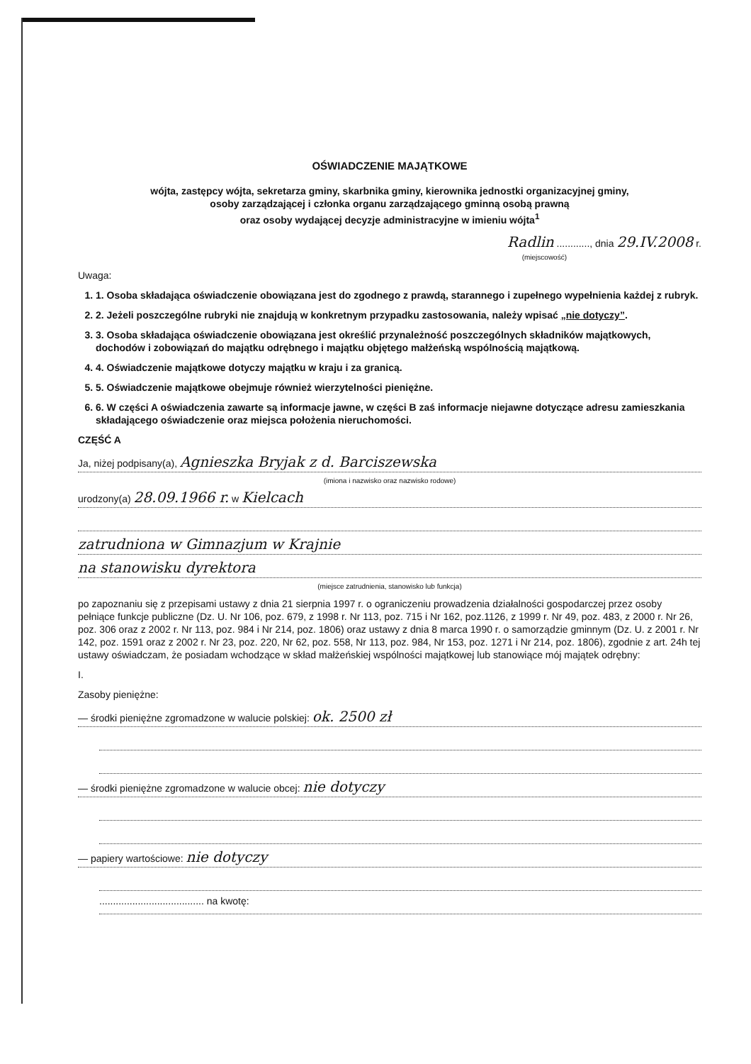OŚWIADCZENIE MAJĄTKOWE
wójta, zastępcy wójta, sekretarza gminy, skarbnika gminy, kierownika jednostki organizacyjnej gminy,
osoby zarządzającej i członka organu zarządzającego gminną osobą prawną
oraz osoby wydającej decyzje administracyjne w imieniu wójta<sup>1</sup>
Radlin ............, dnia 29.IV.2008 r.
(miejscowość)
Uwaga:
1. 1. Osoba składająca oświadczenie obowiązana jest do zgodnego z prawdą, starannego i zupełnego wypełnienia każdej z rubryk.
2. 2. Jeżeli poszczególne rubryki nie znajdują w konkretnym przypadku zastosowania, należy wpisać „nie dotyczy”.
3. 3. Osoba składająca oświadczenie obowiązana jest określić przynależność poszczególnych składników majątkowych, dochodów i zobowiązań do majątku odrębnego i majątku objętego małżeńską wspólnością majątkową.
4. 4. Oświadczenie majątkowe dotyczy majątku w kraju i za granicą.
5. 5. Oświadczenie majątkowe obejmuje również wierzytelności pieniężne.
6. 6. W części A oświadczenia zawarte są informacje jawne, w części B zaś informacje niejawne dotyczące adresu zamieszkania składającego oświadczenie oraz miejsca położenia nieruchomości.
CZĘŚĆ A
Ja, niżej podpisany(a), Agnieszka Bryjak z d. Barciszewska
(imiona i nazwisko oraz nazwisko rodowe)
urodzony(a) 28.09.1966 r. w Kielcach
zatrudniona w Gimnazjum w Krajnie
na stanowisku dyrektora
(miejsce zatrudnienia, stanowisko lub funkcja)
po zapoznaniu się z przepisami ustawy z dnia 21 sierpnia 1997 r. o ograniczeniu prowadzenia działalności gospodarczej przez osoby pełniące funkcje publiczne (Dz. U. Nr 106, poz. 679, z 1998 r. Nr 113, poz. 715 i Nr 162, poz.1126, z 1999 r. Nr 49, poz. 483, z 2000 r. Nr 26, poz. 306 oraz z 2002 r. Nr 113, poz. 984 i Nr 214, poz. 1806) oraz ustawy z dnia 8 marca 1990 r. o samorządzie gminnym (Dz. U. z 2001 r. Nr 142, poz. 1591 oraz z 2002 r. Nr 23, poz. 220, Nr 62, poz. 558, Nr 113, poz. 984, Nr 153, poz. 1271 i Nr 214, poz. 1806), zgodnie z art. 24h tej ustawy oświadczam, że posiadam wchodzące w skład małżeńskiej wspólności majątkowej lub stanowiące mój majątek odrębny:
I.
Zasoby pieniężne:
— środki pieniężne zgromadzone w walucie polskiej: ok. 2500 zł
— środki pieniężne zgromadzone w walucie obcej: nie dotyczy
— papiery wartościowe: nie dotyczy
...................................... na kwotę: